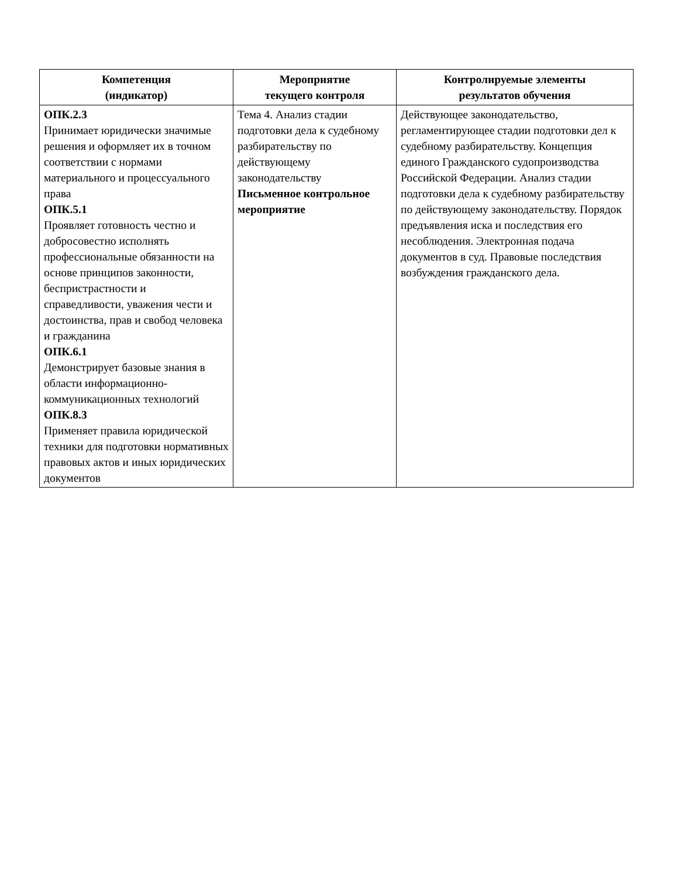| Компетенция (индикатор) | Мероприятие текущего контроля | Контролируемые элементы результатов обучения |
| --- | --- | --- |
| ОПК.2.3 Принимает юридически значимые решения и оформляет их в точном соответствии с нормами материального и процессуального права ОПК.5.1 Проявляет готовность честно и добросовестно исполнять профессиональные обязанности на основе принципов законности, беспристрастности и справедливости, уважения чести и достоинства, прав и свобод человека и гражданина ОПК.6.1 Демонстрирует базовые знания в области информационно-коммуникационных технологий ОПК.8.3 Применяет правила юридической техники для подготовки нормативных правовых актов и иных юридических документов | Тема 4. Анализ стадии подготовки дела к судебному разбирательству по действующему законодательству Письменное контрольное мероприятие | Действующее законодательство, регламентирующее стадии подготовки дел к судебному разбирательству. Концепция единого Гражданского судопроизводства Российской Федерации. Анализ стадии подготовки дела к судебному разбирательству по действующему законодательству. Порядок предъявления иска и последствия его несоблюдения. Электронная подача документов в суд. Правовые последствия возбуждения гражданского дела. |